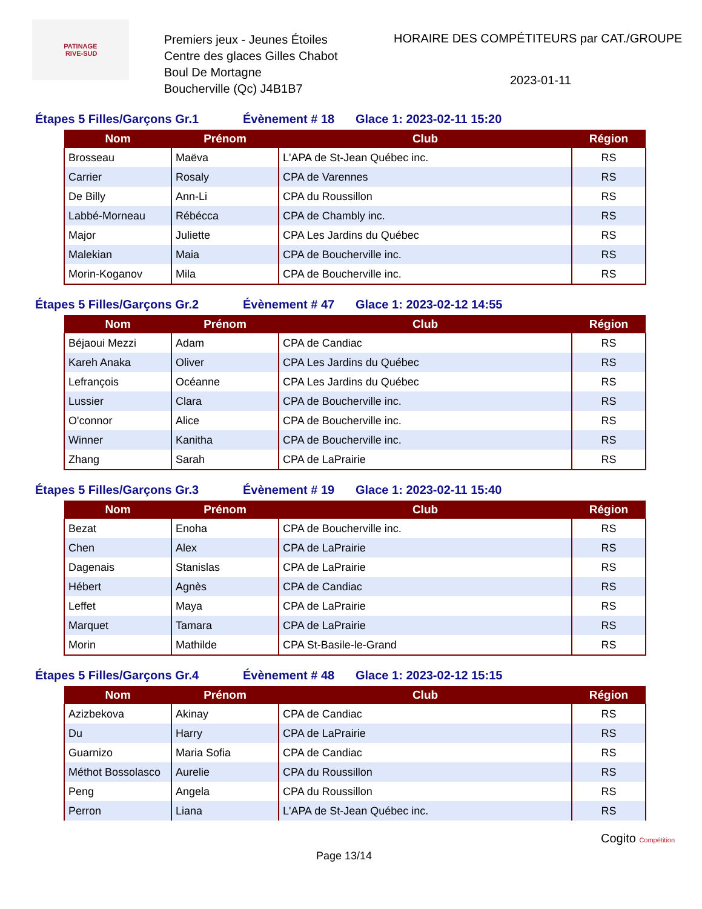PATINAGE
RIVE-SUD
Premiers jeux - Jeunes Étoiles
Centre des glaces Gilles Chabot
Boul De Mortagne
Boucherville (Qc) J4B1B7
HORAIRE DES COMPÉTITEURS par CAT./GROUPE
2023-01-11
Étapes 5 Filles/Garçons Gr.1 Évènement # 18 Glace 1: 2023-02-11 15:20
| Nom | Prénom | Club | Région |
| --- | --- | --- | --- |
| Brosseau | Maëva | L'APA de St-Jean Québec inc. | RS |
| Carrier | Rosaly | CPA de Varennes | RS |
| De Billy | Ann-Li | CPA du Roussillon | RS |
| Labbé-Morneau | Rébécca | CPA de Chambly inc. | RS |
| Major | Juliette | CPA Les Jardins du Québec | RS |
| Malekian | Maia | CPA de Boucherville inc. | RS |
| Morin-Koganov | Mila | CPA de Boucherville inc. | RS |
Étapes 5 Filles/Garçons Gr.2 Évènement # 47 Glace 1: 2023-02-12 14:55
| Nom | Prénom | Club | Région |
| --- | --- | --- | --- |
| Béjaoui Mezzi | Adam | CPA de Candiac | RS |
| Kareh Anaka | Oliver | CPA Les Jardins du Québec | RS |
| Lefrançois | Océanne | CPA Les Jardins du Québec | RS |
| Lussier | Clara | CPA de Boucherville inc. | RS |
| O'connor | Alice | CPA de Boucherville inc. | RS |
| Winner | Kanitha | CPA de Boucherville inc. | RS |
| Zhang | Sarah | CPA de LaPrairie | RS |
Étapes 5 Filles/Garçons Gr.3 Évènement # 19 Glace 1: 2023-02-11 15:40
| Nom | Prénom | Club | Région |
| --- | --- | --- | --- |
| Bezat | Enoha | CPA de Boucherville inc. | RS |
| Chen | Alex | CPA de LaPrairie | RS |
| Dagenais | Stanislas | CPA de LaPrairie | RS |
| Hébert | Agnès | CPA de Candiac | RS |
| Leffet | Maya | CPA de LaPrairie | RS |
| Marquet | Tamara | CPA de LaPrairie | RS |
| Morin | Mathilde | CPA St-Basile-le-Grand | RS |
Étapes 5 Filles/Garçons Gr.4 Évènement # 48 Glace 1: 2023-02-12 15:15
| Nom | Prénom | Club | Région |
| --- | --- | --- | --- |
| Azizbekova | Akinay | CPA de Candiac | RS |
| Du | Harry | CPA de LaPrairie | RS |
| Guarnizo | Maria Sofia | CPA de Candiac | RS |
| Méthot Bossolasco | Aurelie | CPA du Roussillon | RS |
| Peng | Angela | CPA du Roussillon | RS |
| Perron | Liana | L'APA de St-Jean Québec inc. | RS |
Page 13/14 Cogito Compétition